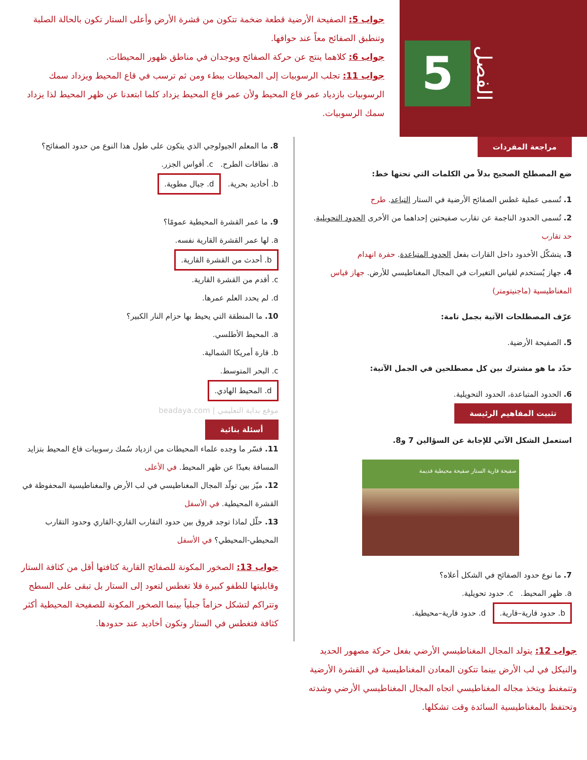5
الفصل
جواب 5: الصفيحة الأرضية قطعة ضخمة تتكون من قشرة الأرض وأعلى الستار تكون بالحالة الصلبة وتنطبق الصفائح معاً عند حوافها.
جواب 6: كلاهما ينتج عن حركة الصفائح ويوجدان في مناطق ظهور المحيطات.
جواب 11: تجلب الرسوبيات إلى المحيطات ببطء ومن ثم ترسب في قاع المحيط ويزداد سمك الرسوبيات بازدياد عمر قاع المحيط ولأن عمر قاع المحيط يزداد كلما ابتعدنا عن ظهر المحيط لذا يزداد سمك الرسوبيات.
مراجعة المفردات
ضع المصطلح الصحيح بدلاً من الكلمات التي تحتها خط:
1. تُسمى عملية غطس الصفائح الأرضية في الستار التباعد. طرح
2. تُسمى الحدود الناجمة عن تقارب صفيحتين إحداهما من الأخرى الحدود التحويلية. حد تقارب
3. يتشكّل الأخدود داخل القارات بفعل الحدود المتباعدة. حفرة انهدام
4. جهاز يُستخدم لقياس التغيرات في المجال المغناطيسي للأرض. جهاز قياس المغناطيسية (ماجنيتومتر)
عرّف المصطلحات الآتية بجمل تامة:
5. الصفيحة الأرضية.
حدّد ما هو مشترك بين كل مصطلحين في الجمل الآتية:
6. الحدود المتباعدة، الحدود التحويلية.
تثبيت المفاهيم الرئيسة
استعمل الشكل الآتي للإجابة عن السؤالين 7 و8.
صفيحة قارية الستار صفيحة محيطية قديمة
7. ما نوع حدود الصفائح في الشكل أعلاه؟
a. ظهر المحيط. c. حدود تحويلية.
b. حدود قارية–قارية. d. حدود قارية–محيطية.
8. ما المعلم الجيولوجي الذي يتكون على طول هذا النوع من حدود الصفائح؟
a. نطاقات الطرح. c. أقواس الجزر.
b. أخاديد بحرية. d. جبال مطوية.
9. ما عمر القشرة المحيطية عمومًا؟
a. لها عمر القشرة القارية نفسه.
b. أحدث من القشرة القارية.
c. أقدم من القشرة القارية.
d. لم يحدد العلم عمرها.
10. ما المنطقة التي يحيط بها حزام النار الكبير؟
a. المحيط الأطلسي.
b. قارة أمريكا الشمالية.
c. البحر المتوسط.
d. المحيط الهادي.
موقع بداية التعليمي | beadaya.com
أسئلة بنائية
11. فسّر ما وجده علماء المحيطات من ازدياد سُمك رسوبيات قاع المحيط بتزايد المسافة بعيدًا عن ظهر المحيط. في الأعلى
12. ميّز بين تولّد المجال المغناطيسي في لب الأرض والمغناطيسية المحفوظة في القشرة المحيطية. في الأسفل
13. حلّل لماذا توجد فروق بين حدود التقارب القاري-القاري وحدود التقارب المحيطي-المحيطي؟ في الأسفل
جواب 13: الصخور المكونة للصفائح القارية كثافتها أقل من كثافة الستار وقابليتها للطفو كبيرة فلا تغطس لتعود إلى الستار بل تبقى على السطح وتتراكم لتشكل حزاماً جبلياً بينما الصخور المكونة للصفيحة المحيطية أكثر كثافة فتغطس في الستار وتكون أخاديد عند حدودها.
جواب 12: يتولد المجال المغناطيسي الأرضي بفعل حركة مصهور الحديد والنيكل في لب الأرض بينما تتكون المعادن المغناطيسية في القشرة الأرضية وتتمغنط ويتخذ مجاله المغناطيسي اتجاه المجال المغناطيسي الأرضي وشدته وتحتفظ بالمغناطيسية السائدة وقت تشكلها.